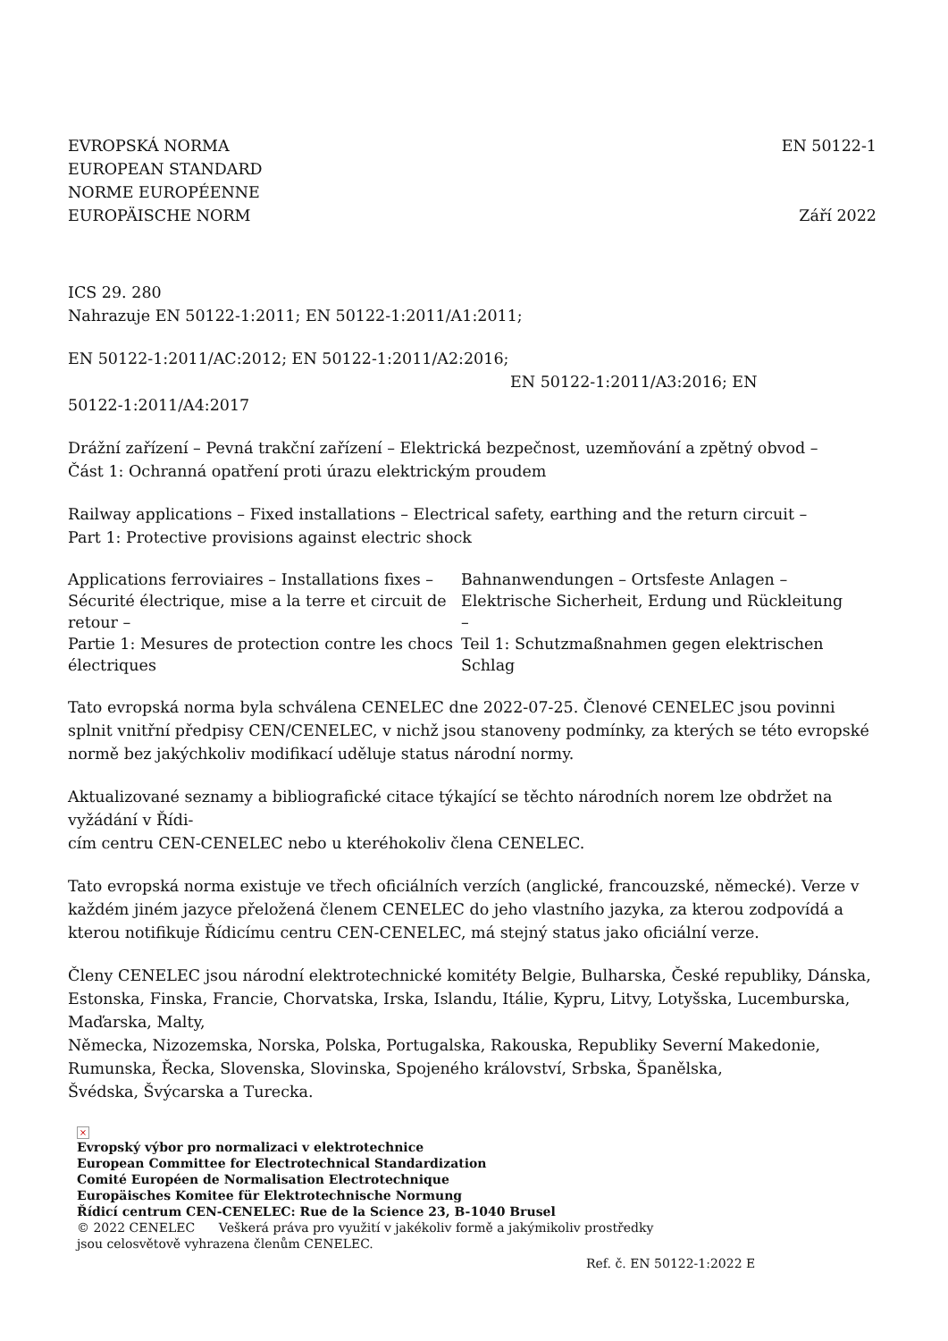EVROPSKÁ NORMA
EUROPEAN STANDARD
NORME EUROPÉENNE
EUROPÄISCHE NORM
EN 50122-1
Září 2022
ICS 29. 280
Nahrazuje EN 50122-1:2011; EN 50122-1:2011/A1:2011;
EN 50122-1:2011/AC:2012; EN 50122-1:2011/A2:2016;
EN 50122-1:2011/A3:2016; EN
50122-1:2011/A4:2017
Drážní zařízení – Pevná trakční zařízení – Elektrická bezpečnost, uzemňování a zpětný obvod –
Část 1: Ochranná opatření proti úrazu elektrickým proudem
Railway applications – Fixed installations – Electrical safety, earthing and the return circuit –
Part 1: Protective provisions against electric shock
Applications ferroviaires – Installations fixes – Sécurité électrique, mise a la terre et circuit de retour –
Partie 1: Mesures de protection contre les chocs électriques
Bahnanwendungen – Ortsfeste Anlagen – Elektrische Sicherheit, Erdung und Rückleitung –
Teil 1: Schutzmaßnahmen gegen elektrischen Schlag
Tato evropská norma byla schválena CENELEC dne 2022-07-25. Členové CENELEC jsou povinni splnit vnitřní předpisy CEN/CENELEC, v nichž jsou stanoveny podmínky, za kterých se této evropské normě bez jakýchkoliv modifikací uděluje status národní normy.
Aktualizované seznamy a bibliografické citace týkající se těchto národních norem lze obdržet na vyžádání v Řídi-
cím centru CEN-CENELEC nebo u kteréhokoliv člena CENELEC.
Tato evropská norma existuje ve třech oficiálních verzích (anglické, francouzské, německé). Verze v každém jiném jazyce přeložená členem CENELEC do jeho vlastního jazyka, za kterou zodpovídá a kterou notifikuje Řídicímu centru CEN-CENELEC, má stejný status jako oficiální verze.
Členy CENELEC jsou národní elektrotechnické komitéty Belgie, Bulharska, České republiky, Dánska, Estonska, Finska, Francie, Chorvatska, Irska, Islandu, Itálie, Kypru, Litvy, Lotyšska, Lucemburska, Maďarska, Malty,
Německa, Nizozemska, Norska, Polska, Portugalska, Rakouska, Republiky Severní Makedonie, Rumunska, Řecka, Slovenska, Slovinska, Spojeného království, Srbska, Španělska,
Švédska, Švýcarska a Turecka.
×
Evropský výbor pro normalizaci v elektrotechnice
European Committee for Electrotechnical Standardization
Comité Européen de Normalisation Electrotechnique
Europäisches Komitee für Elektrotechnische Normung
Řídicí centrum CEN-CENELEC: Rue de la Science 23, B-1040 Brusel
© 2022 CENELEC Veškerá práva pro využití v jakékoliv formě a jakýmikoliv prostředky
jsou celosvětově vyhrazena členům CENELEC.
Ref. č. EN 50122-1:2022 E